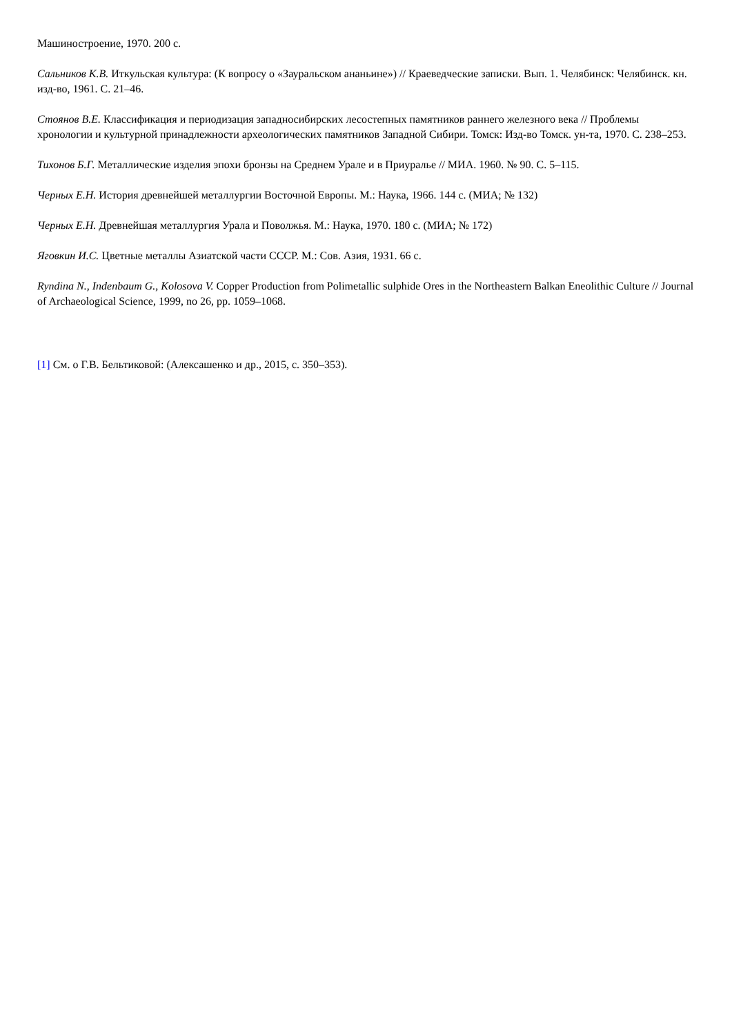Машиностроение, 1970. 200 с.
Сальников К.В. Иткульская культура: (К вопросу о «Зауральском ананьине») // Краеведческие записки. Вып. 1. Челябинск: Челябинск. кн. изд-во, 1961. С. 21–46.
Стоянов В.Е. Классификация и периодизация западносибирских лесостепных памятников раннего железного века // Проблемы хронологии и культурной принадлежности археологических памятников Западной Сибири. Томск: Изд-во Томск. ун-та, 1970. С. 238–253.
Тихонов Б.Г. Металлические изделия эпохи бронзы на Среднем Урале и в Приуралье // МИА. 1960. № 90. С. 5–115.
Черных Е.Н. История древнейшей металлургии Восточной Европы. М.: Наука, 1966. 144 с. (МИА; № 132)
Черных Е.Н. Древнейшая металлургия Урала и Поволжья. М.: Наука, 1970. 180 с. (МИА; № 172)
Яговкин И.С. Цветные металлы Азиатской части СССР. М.: Сов. Азия, 1931. 66 с.
Ryndina N., Indenbaum G., Kolosova V. Copper Production from Polimetallic sulphide Ores in the Northeastern Balkan Eneolithic Culture // Journal of Archaeological Science, 1999, no 26, pp. 1059–1068.
[1] См. о Г.В. Бельтиковой: (Алексашенко и др., 2015, с. 350–353).